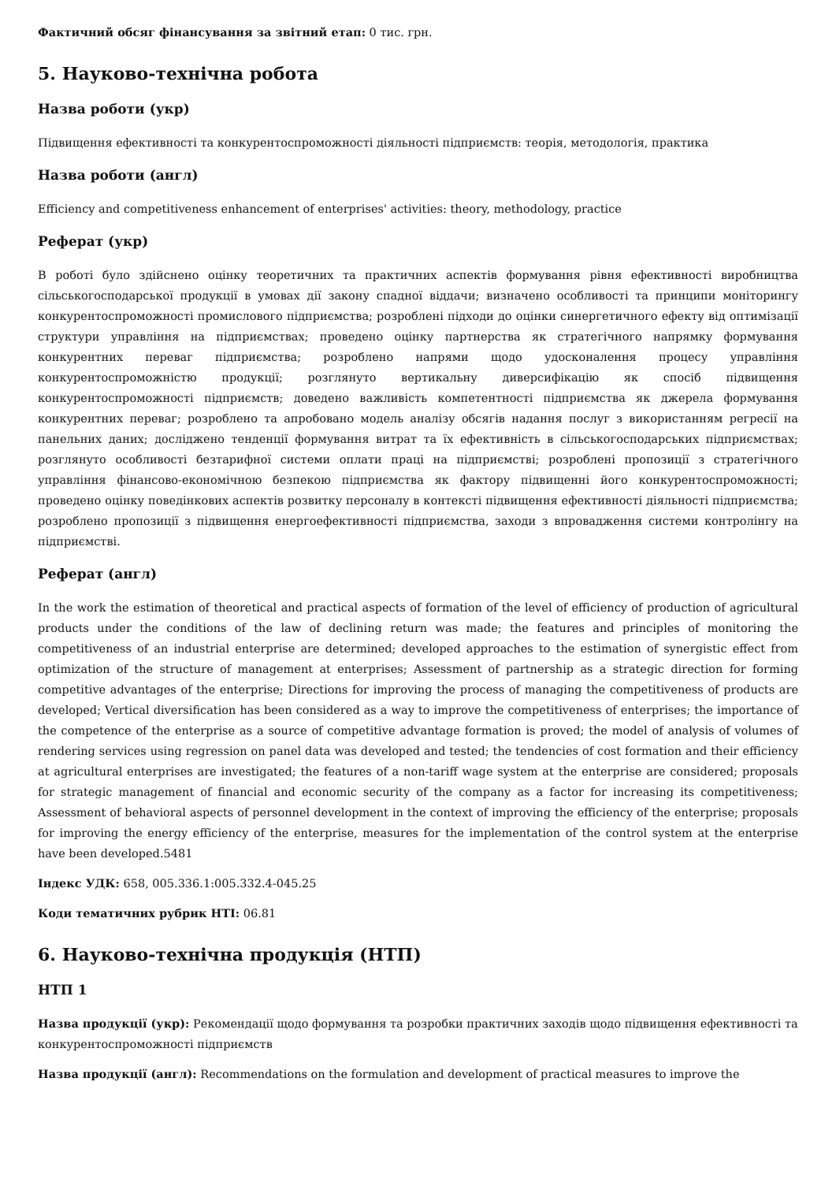Фактичний обсяг фінансування за звітний етап: 0 тис. грн.
5. Науково-технічна робота
Назва роботи (укр)
Підвищення ефективності та конкурентоспроможності діяльності підприємств: теорія, методологія, практика
Назва роботи (англ)
Efficiency and competitiveness enhancement of enterprises' activities: theory, methodology, practice
Реферат (укр)
В роботі було здійснено оцінку теоретичних та практичних аспектів формування рівня ефективності виробництва сільськогосподарської продукції в умовах дії закону спадної віддачи; визначено особливості та принципи моніторингу конкурентоспроможності промислового підприємства; розроблені підходи до оцінки синергетичного ефекту від оптимізації структури управління на підприємствах; проведено оцінку партнерства як стратегічного напрямку формування конкурентних переваг підприємства; розроблено напрями щодо удосконалення процесу управління конкурентоспроможністю продукції; розглянуто вертикальну диверсифікацію як спосіб підвищення конкурентоспроможності підприємств; доведено важливість компетентності підприємства як джерела формування конкурентних переваг; розроблено та апробовано модель аналізу обсягів надання послуг з використанням регресії на панельних даних; досліджено тенденції формування витрат та їх ефективність в сільськогосподарських підприємствах; розглянуто особливості безтарифної системи оплати праці на підприємстві; розроблені пропозиції з стратегічного управління фінансово-економічною безпекою підприємства як фактору підвищенні його конкурентоспроможності; проведено оцінку поведінкових аспектів розвитку персоналу в контексті підвищення ефективності діяльності підприємства; розроблено пропозиції з підвищення енергоефективності підприємства, заходи з впровадження системи контролінгу на підприємстві.
Реферат (англ)
In the work the estimation of theoretical and practical aspects of formation of the level of efficiency of production of agricultural products under the conditions of the law of declining return was made; the features and principles of monitoring the competitiveness of an industrial enterprise are determined; developed approaches to the estimation of synergistic effect from optimization of the structure of management at enterprises; Assessment of partnership as a strategic direction for forming competitive advantages of the enterprise; Directions for improving the process of managing the competitiveness of products are developed; Vertical diversification has been considered as a way to improve the competitiveness of enterprises; the importance of the competence of the enterprise as a source of competitive advantage formation is proved; the model of analysis of volumes of rendering services using regression on panel data was developed and tested; the tendencies of cost formation and their efficiency at agricultural enterprises are investigated; the features of a non-tariff wage system at the enterprise are considered; proposals for strategic management of financial and economic security of the company as a factor for increasing its competitiveness; Assessment of behavioral aspects of personnel development in the context of improving the efficiency of the enterprise; proposals for improving the energy efficiency of the enterprise, measures for the implementation of the control system at the enterprise have been developed.5481
Індекс УДК: 658, 005.336.1:005.332.4-045.25
Коди тематичних рубрик НТІ: 06.81
6. Науково-технічна продукція (НТП)
НТП 1
Назва продукції (укр): Рекомендації щодо формування та розробки практичних заходів щодо підвищення ефективності та конкурентоспроможності підприємств
Назва продукції (англ): Recommendations on the formulation and development of practical measures to improve the